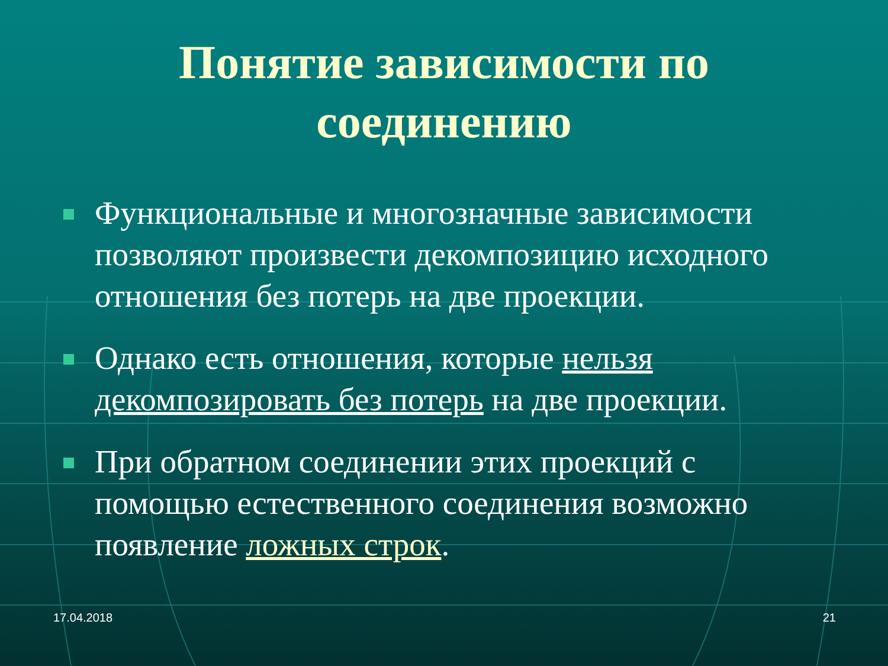Понятие зависимости по
соединению
Функциональные и многозначные зависимости позволяют произвести декомпозицию исходного отношения без потерь на две проекции.
Однако есть отношения, которые нельзя декомпозировать без потерь на две проекции.
При обратном соединении этих проекций с помощью естественного соединения возможно появление ложных строк.
17.04.2018 21